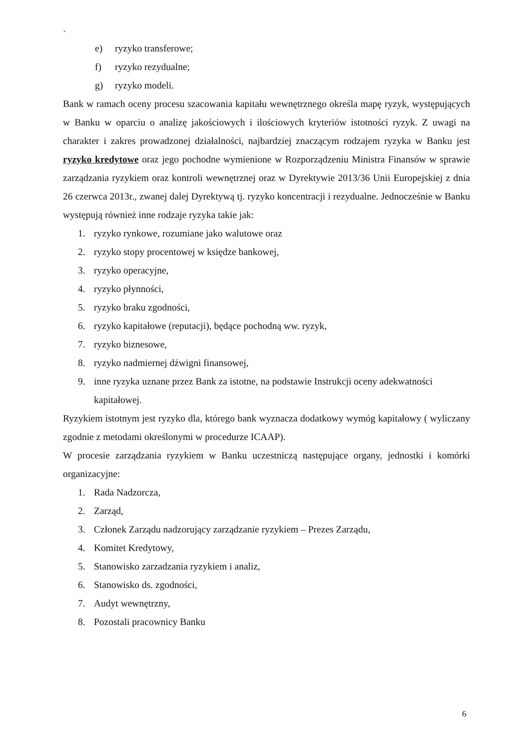`
e) ryzyko transferowe;
f) ryzyko rezydualne;
g) ryzyko modeli.
Bank w ramach oceny procesu szacowania kapitału wewnętrznego określa mapę ryzyk, występujących w Banku w oparciu o analizę jakościowych i ilościowych kryteriów istotności ryzyk. Z uwagi na charakter i zakres prowadzonej działalności, najbardziej znaczącym rodzajem ryzyka w Banku jest ryzyko kredytowe oraz jego pochodne wymienione w Rozporządzeniu Ministra Finansów w sprawie zarządzania ryzykiem oraz kontroli wewnętrznej oraz w Dyrektywie 2013/36 Unii Europejskiej z dnia 26 czerwca 2013r., zwanej dalej Dyrektywą tj. ryzyko koncentracji i rezydualne. Jednocześnie w Banku występują również inne rodzaje ryzyka takie jak:
1. ryzyko rynkowe, rozumiane jako walutowe oraz
2. ryzyko stopy procentowej w księdze bankowej,
3. ryzyko operacyjne,
4. ryzyko płynności,
5. ryzyko braku zgodności,
6. ryzyko kapitałowe (reputacji), będące pochodną ww. ryzyk,
7. ryzyko biznesowe,
8. ryzyko nadmiernej dźwigni finansowej,
9. inne ryzyka uznane przez Bank za istotne, na podstawie Instrukcji oceny adekwatności kapitałowej.
Ryzykiem istotnym jest ryzyko dla, którego bank wyznacza dodatkowy wymóg kapitałowy ( wyliczany zgodnie z metodami określonymi w procedurze ICAAP).
W procesie zarządzania ryzykiem w Banku uczestniczą następujące organy, jednostki i komórki organizacyjne:
1. Rada Nadzorcza,
2. Zarząd,
3. Członek Zarządu nadzorujący zarządzanie ryzykiem – Prezes Zarządu,
4. Komitet Kredytowy,
5. Stanowisko zarzadzania ryzykiem i analiz,
6. Stanowisko ds. zgodności,
7. Audyt wewnętrzny,
8. Pozostali pracownicy Banku
6